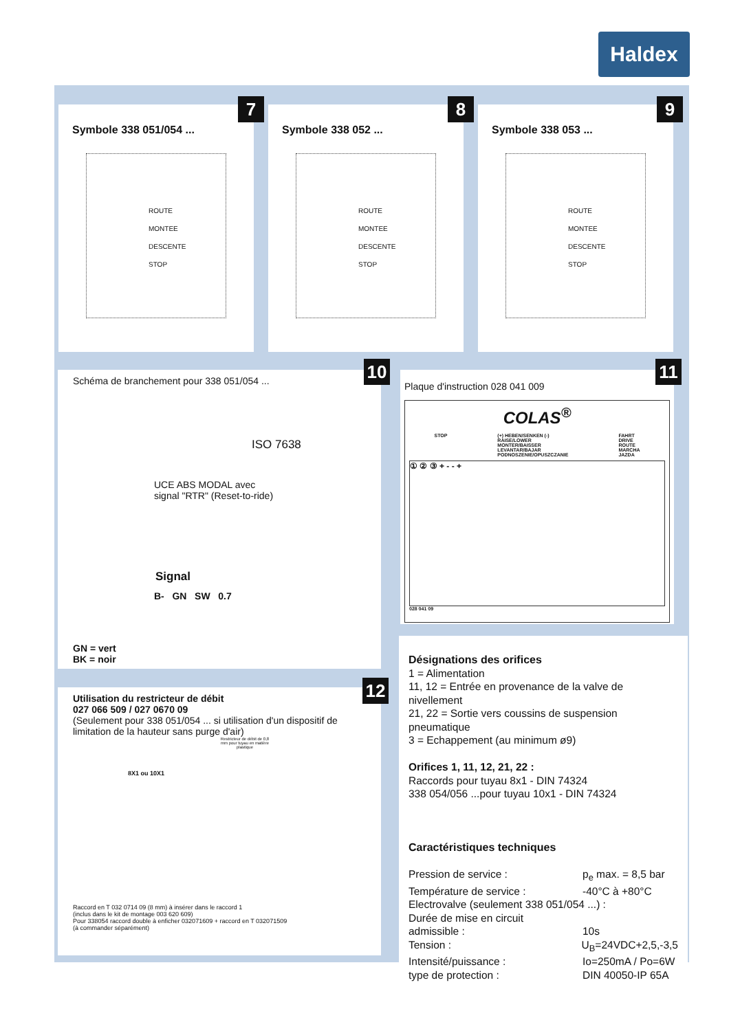Haldex
Symbole 338 051/054 ...
ROUTE
MONTEE
DESCENTE
STOP
7
Symbole 338 052 ...
ROUTE
MONTEE
DESCENTE
STOP
8
Symbole 338 053 ...
ROUTE
MONTEE
DESCENTE
STOP
9
Schéma de branchement pour 338 051/054 ...
ISO 7638
UCE ABS MODAL avec
signal "RTR" (Reset-to-ride)
Signal
B- GN SW 0.7
GN = vert
BK = noir
10
Plaque d'instruction 028 041 009
COLAS<sup>®</sup>
STOP (+) HEBEN/SENKEN (-)
RAISE/LOWER
MONTER/BAISSER
LEVANTAR/BAJAR
PODNOSZENIE/OPUSZCZANIE FAHRT
DRIVE
ROUTE
MARCHA
JAZDA
① ② ③ + - - +
028 041 09
11
Utilisation du restricteur de débit
027 066 509 / 027 0670 09
(Seulement pour 338 051/054 ... si utilisation d'un dispositif de limitation de la hauteur sans purge d'air)
Restricteur de débit de 0,8 mm pour tuyau en matière plastique
8X1 ou 10X1
Raccord en T 032 0714 09 (8 mm) à insérer dans le raccord 1
(inclus dans le kit de montage 003 620 609)
Pour 338054 raccord double à enficher 032071609 + raccord en T 032071509
(à commander séparément)
12
Désignations des orifices
1 = Alimentation
11, 12 = Entrée en provenance de la valve de nivellement
21, 22 = Sortie vers coussins de suspension pneumatique
3 = Echappement (au minimum ø9)
Orifices 1, 11, 12, 21, 22 :
Raccords pour tuyau 8x1 - DIN 74324
338 054/056 ...pour tuyau 10x1 - DIN 74324
Caractéristiques techniques
Pression de service : p<sub>e</sub> max. = 8,5 bar
Température de service : -40°C à +80°C
Electrovalve (seulement 338 051/054 ...) :
Durée de mise en circuit
admissible : 10s
Tension : U<sub>B</sub>=24VDC+2,5,-3,5
Intensité/puissance : Io=250mA / Po=6W
type de protection : DIN 40050-IP 65A